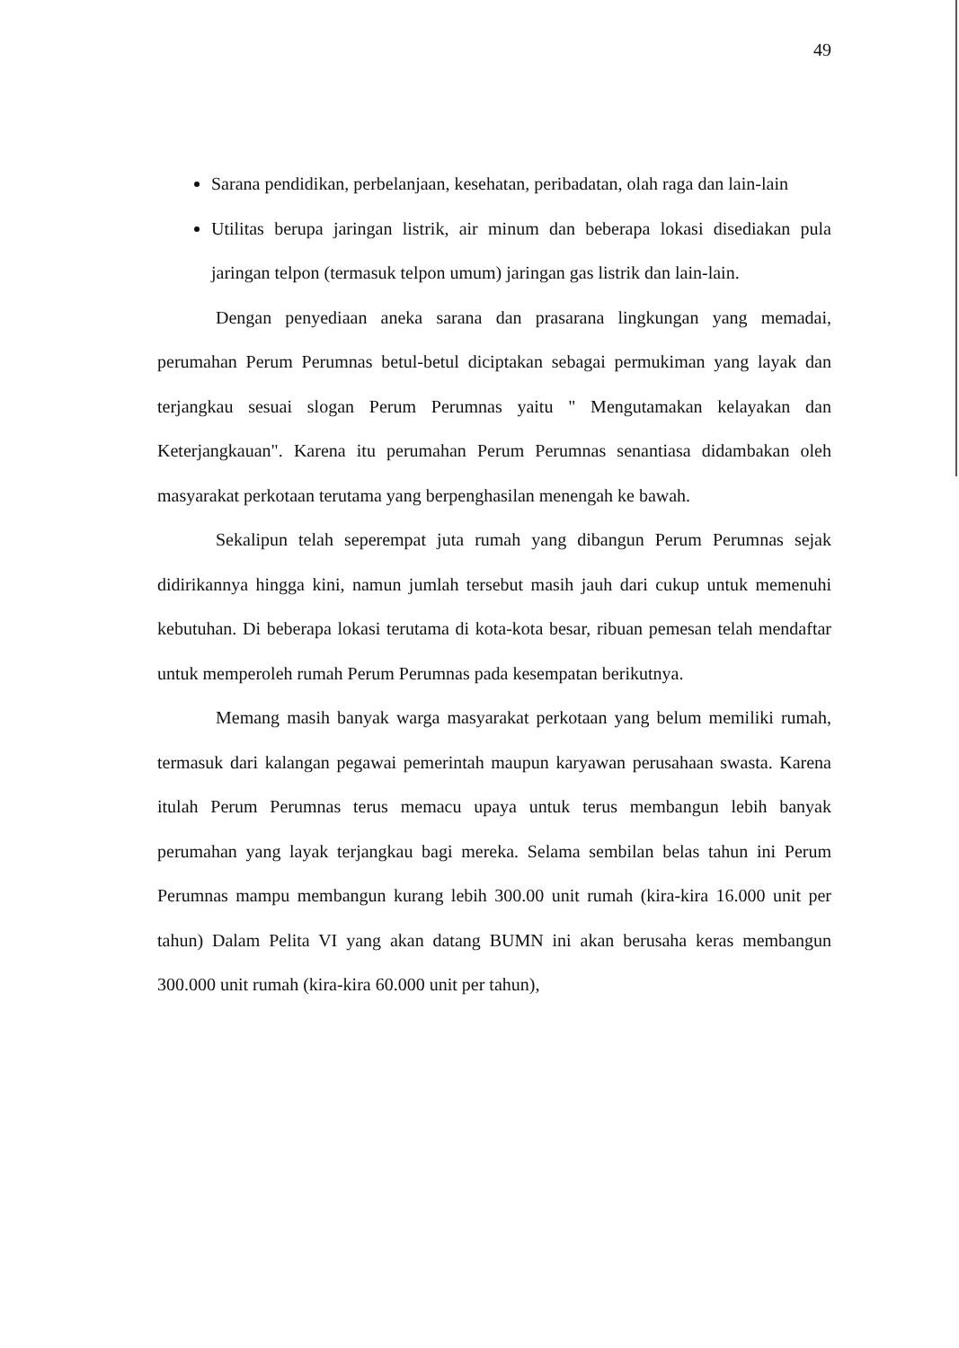49
Sarana pendidikan, perbelanjaan, kesehatan, peribadatan, olah raga dan lain-lain
Utilitas berupa jaringan listrik, air minum dan beberapa lokasi disediakan pula jaringan telpon (termasuk telpon umum) jaringan gas listrik dan lain-lain.
Dengan penyediaan aneka sarana dan prasarana lingkungan yang memadai, perumahan Perum Perumnas betul-betul diciptakan sebagai permukiman yang layak dan terjangkau sesuai slogan Perum Perumnas yaitu " Mengutamakan kelayakan dan Keterjangkauan". Karena itu perumahan Perum Perumnas senantiasa didambakan oleh masyarakat perkotaan terutama yang berpenghasilan menengah ke bawah.
Sekalipun telah seperempat juta rumah yang dibangun Perum Perumnas sejak didirikannya hingga kini, namun jumlah tersebut masih jauh dari cukup untuk memenuhi kebutuhan. Di beberapa lokasi terutama di kota-kota besar, ribuan pemesan telah mendaftar untuk memperoleh rumah Perum Perumnas pada kesempatan berikutnya.
Memang masih banyak warga masyarakat perkotaan yang belum memiliki rumah, termasuk dari kalangan pegawai pemerintah maupun karyawan perusahaan swasta. Karena itulah Perum Perumnas terus memacu upaya untuk terus membangun lebih banyak perumahan yang layak terjangkau bagi mereka. Selama sembilan belas tahun ini Perum Perumnas mampu membangun kurang lebih 300.00 unit rumah (kira-kira 16.000 unit per tahun) Dalam Pelita VI yang akan datang BUMN ini akan berusaha keras membangun 300.000 unit rumah (kira-kira 60.000 unit per tahun),